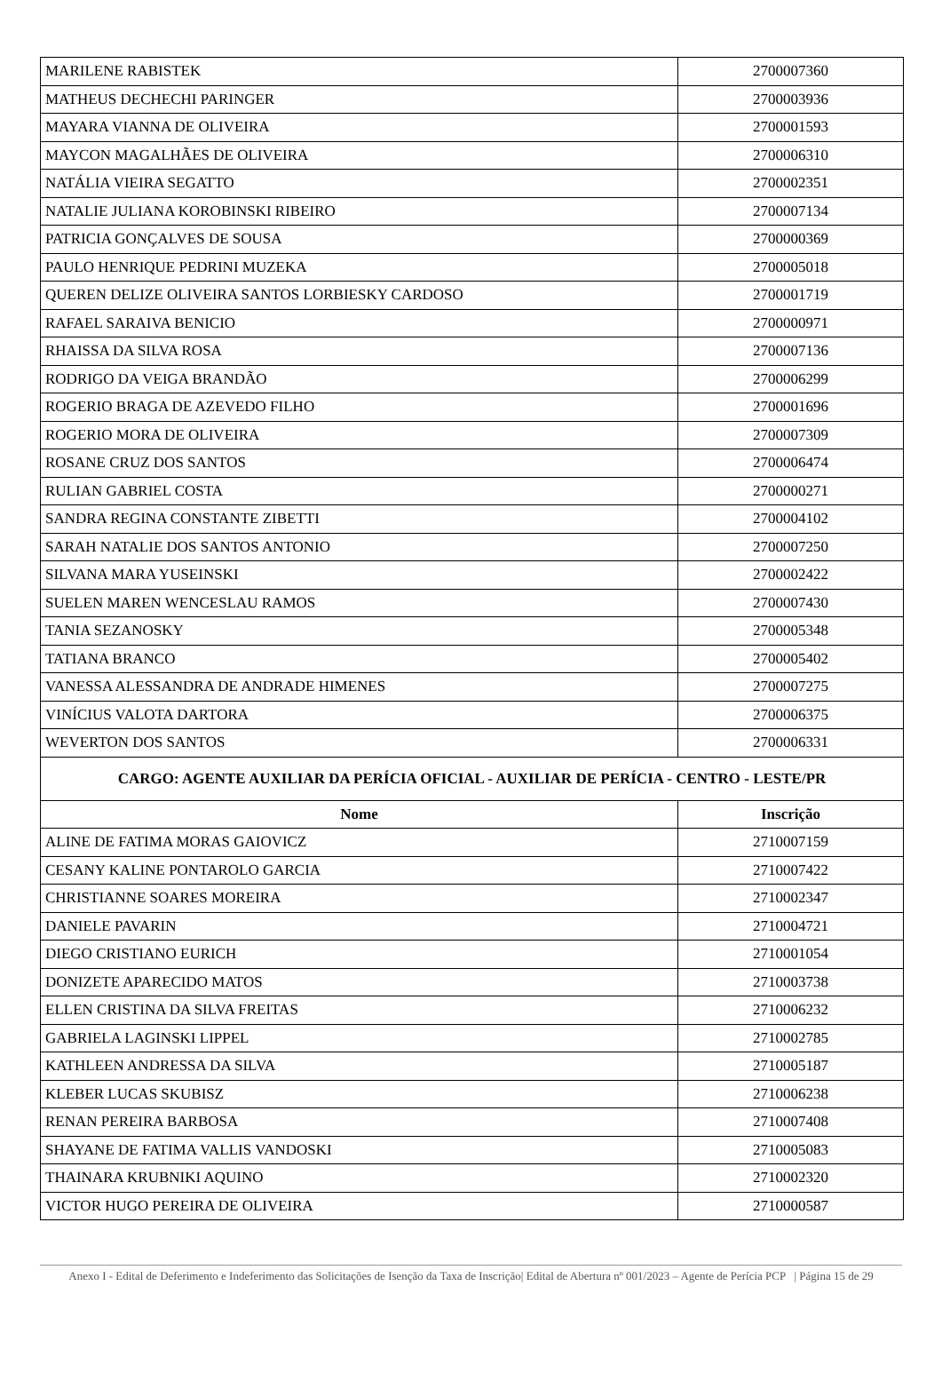| MARILENE RABISTEK | 2700007360 |
| MATHEUS DECHECHI PARINGER | 2700003936 |
| MAYARA VIANNA DE OLIVEIRA | 2700001593 |
| MAYCON MAGALHÃES DE OLIVEIRA | 2700006310 |
| NATÁLIA VIEIRA SEGATTO | 2700002351 |
| NATALIE JULIANA KOROBINSKI RIBEIRO | 2700007134 |
| PATRICIA GONÇALVES DE SOUSA | 2700000369 |
| PAULO HENRIQUE PEDRINI MUZEKA | 2700005018 |
| QUEREN DELIZE OLIVEIRA SANTOS LORBIESKY CARDOSO | 2700001719 |
| RAFAEL SARAIVA BENICIO | 2700000971 |
| RHAISSA DA SILVA ROSA | 2700007136 |
| RODRIGO DA VEIGA BRANDÃO | 2700006299 |
| ROGERIO BRAGA DE AZEVEDO FILHO | 2700001696 |
| ROGERIO MORA DE OLIVEIRA | 2700007309 |
| ROSANE CRUZ DOS SANTOS | 2700006474 |
| RULIAN GABRIEL COSTA | 2700000271 |
| SANDRA REGINA CONSTANTE ZIBETTI | 2700004102 |
| SARAH NATALIE DOS SANTOS ANTONIO | 2700007250 |
| SILVANA MARA YUSEINSKI | 2700002422 |
| SUELEN MAREN WENCESLAU RAMOS | 2700007430 |
| TANIA SEZANOSKY | 2700005348 |
| TATIANA BRANCO | 2700005402 |
| VANESSA ALESSANDRA DE ANDRADE HIMENES | 2700007275 |
| VINÍCIUS VALOTA DARTORA | 2700006375 |
| WEVERTON DOS SANTOS | 2700006331 |
| CARGO: AGENTE AUXILIAR DA PERÍCIA OFICIAL - AUXILIAR DE PERÍCIA - CENTRO - LESTE/PR | |
| Nome | Inscrição |
| ALINE DE FATIMA MORAS GAIOVICZ | 2710007159 |
| CESANY KALINE PONTAROLO GARCIA | 2710007422 |
| CHRISTIANNE SOARES MOREIRA | 2710002347 |
| DANIELE PAVARIN | 2710004721 |
| DIEGO CRISTIANO EURICH | 2710001054 |
| DONIZETE APARECIDO MATOS | 2710003738 |
| ELLEN CRISTINA DA SILVA FREITAS | 2710006232 |
| GABRIELA LAGINSKI LIPPEL | 2710002785 |
| KATHLEEN ANDRESSA DA SILVA | 2710005187 |
| KLEBER LUCAS SKUBISZ | 2710006238 |
| RENAN PEREIRA BARBOSA | 2710007408 |
| SHAYANE DE FATIMA VALLIS VANDOSKI | 2710005083 |
| THAINARA KRUBNIKI AQUINO | 2710002320 |
| VICTOR HUGO PEREIRA DE OLIVEIRA | 2710000587 |
Anexo I - Edital de Deferimento e Indeferimento das Solicitações de Isenção da Taxa de Inscrição| Edital de Abertura nº 001/2023 – Agente de Perícia PCP | Página 15 de 29